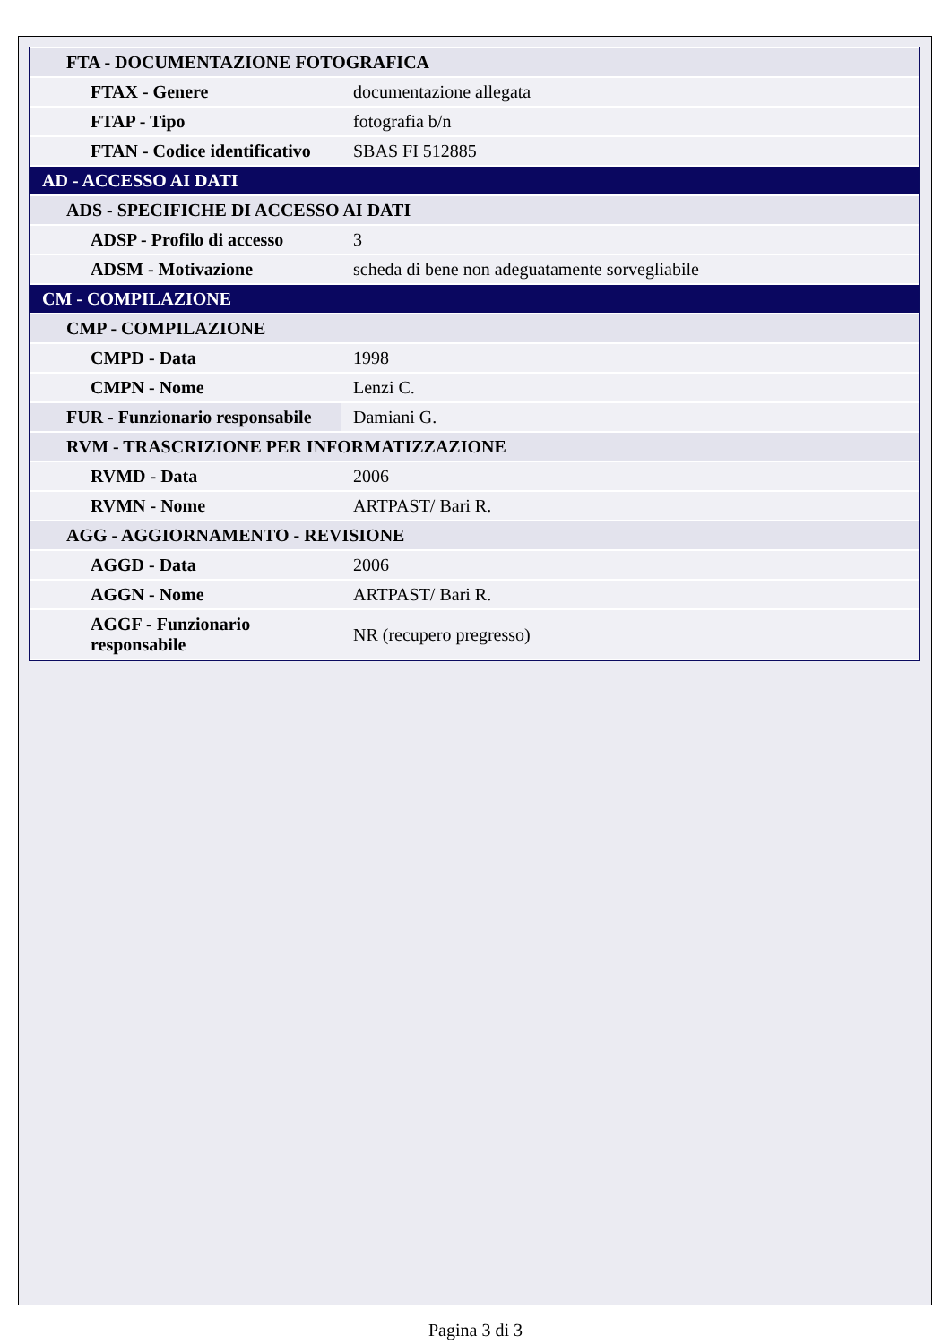| FTA - DOCUMENTAZIONE FOTOGRAFICA | |
| FTAX - Genere | documentazione allegata |
| FTAP - Tipo | fotografia b/n |
| FTAN - Codice identificativo | SBAS FI 512885 |
| AD - ACCESSO AI DATI | |
| ADS - SPECIFICHE DI ACCESSO AI DATI | |
| ADSP - Profilo di accesso | 3 |
| ADSM - Motivazione | scheda di bene non adeguatamente sorvegliabile |
| CM - COMPILAZIONE | |
| CMP - COMPILAZIONE | |
| CMPD - Data | 1998 |
| CMPN - Nome | Lenzi C. |
| FUR - Funzionario responsabile | Damiani G. |
| RVM - TRASCRIZIONE PER INFORMATIZZAZIONE | |
| RVMD - Data | 2006 |
| RVMN - Nome | ARTPAST/ Bari R. |
| AGG - AGGIORNAMENTO - REVISIONE | |
| AGGD - Data | 2006 |
| AGGN - Nome | ARTPAST/ Bari R. |
| AGGF - Funzionario responsabile | NR (recupero pregresso) |
Pagina 3 di 3